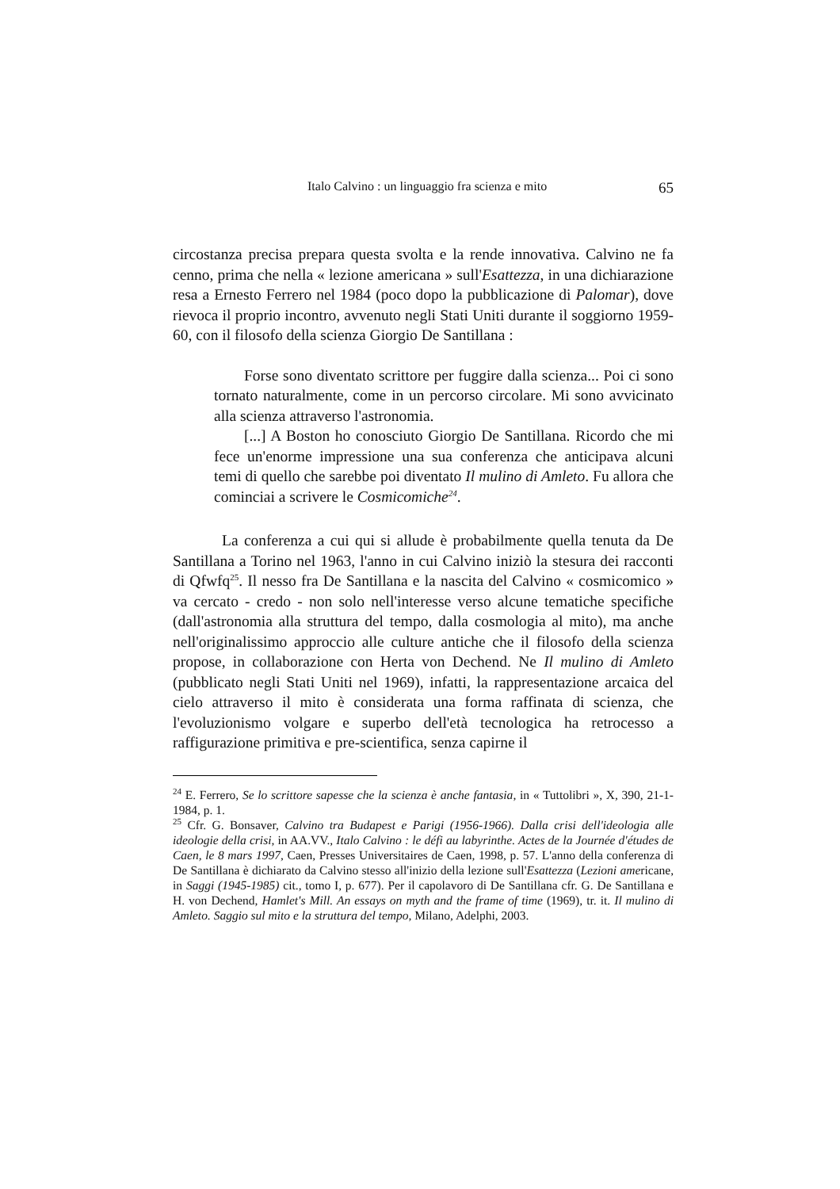Italo Calvino : un linguaggio fra scienza e mito 65
circostanza precisa prepara questa svolta e la rende innovativa. Calvino ne fa cenno, prima che nella « lezione americana » sull'Esattezza, in una dichiarazione resa a Ernesto Ferrero nel 1984 (poco dopo la pubblicazione di Palomar), dove rievoca il proprio incontro, avvenuto negli Stati Uniti durante il soggiorno 1959-60, con il filosofo della scienza Giorgio De Santillana :
Forse sono diventato scrittore per fuggire dalla scienza... Poi ci sono tornato naturalmente, come in un percorso circolare. Mi sono avvicinato alla scienza attraverso l'astronomia.
[...] A Boston ho conosciuto Giorgio De Santillana. Ricordo che mi fece un'enorme impressione una sua conferenza che anticipava alcuni temi di quello che sarebbe poi diventato Il mulino di Amleto. Fu allora che cominciai a scrivere le Cosmicomiche<sup>24</sup>.
La conferenza a cui qui si allude è probabilmente quella tenuta da De Santillana a Torino nel 1963, l'anno in cui Calvino iniziò la stesura dei racconti di Qfwfq<sup>25</sup>. Il nesso fra De Santillana e la nascita del Calvino « cosmicomico » va cercato - credo - non solo nell'interesse verso alcune tematiche specifiche (dall'astronomia alla struttura del tempo, dalla cosmologia al mito), ma anche nell'originalissimo approccio alle culture antiche che il filosofo della scienza propose, in collaborazione con Herta von Dechend. Ne Il mulino di Amleto (pubblicato negli Stati Uniti nel 1969), infatti, la rappresentazione arcaica del cielo attraverso il mito è considerata una forma raffinata di scienza, che l'evoluzionismo volgare e superbo dell'età tecnologica ha retrocesso a raffigurazione primitiva e pre-scientifica, senza capirne il
<sup>24</sup> E. Ferrero, Se lo scrittore sapesse che la scienza è anche fantasia, in « Tuttolibri », X, 390, 21-1-1984, p. 1.
<sup>25</sup> Cfr. G. Bonsaver, Calvino tra Budapest e Parigi (1956-1966). Dalla crisi dell'ideologia alle ideologie della crisi, in AA.VV., Italo Calvino : le défi au labyrinthe. Actes de la Journée d'études de Caen, le 8 mars 1997, Caen, Presses Universitaires de Caen, 1998, p. 57. L'anno della conferenza di De Santillana è dichiarato da Calvino stesso all'inizio della lezione sull'Esattezza (Lezioni americane, in Saggi (1945-1985) cit., tomo I, p. 677). Per il capolavoro di De Santillana cfr. G. De Santillana e H. von Dechend, Hamlet's Mill. An essays on myth and the frame of time (1969), tr. it. Il mulino di Amleto. Saggio sul mito e la struttura del tempo, Milano, Adelphi, 2003.